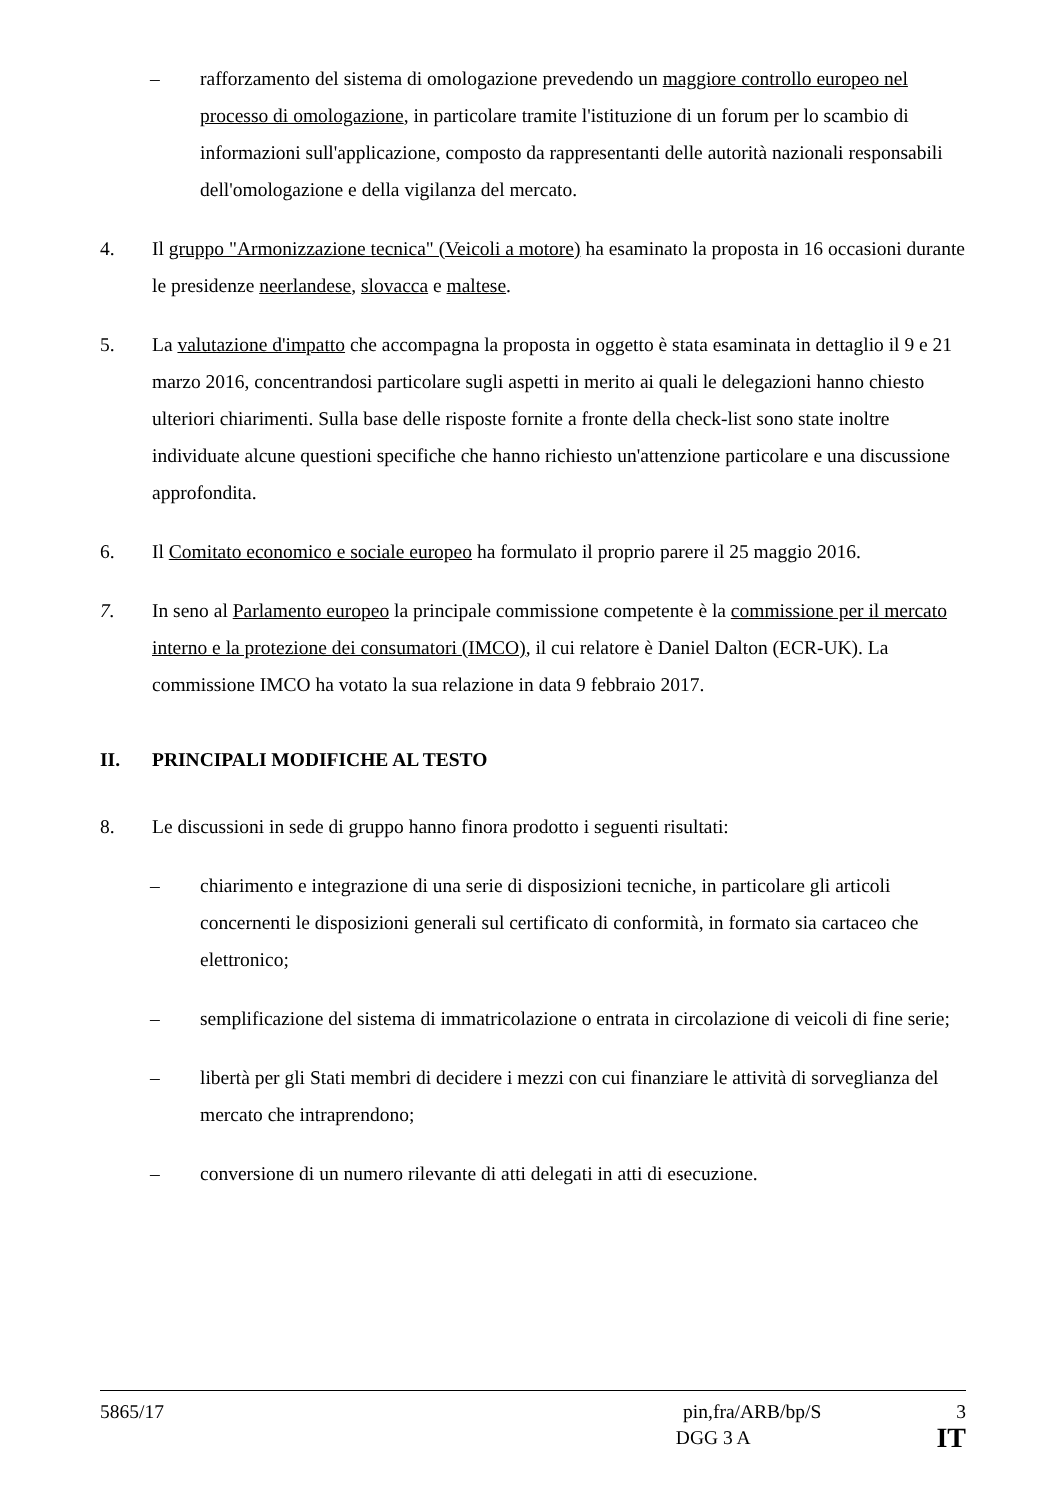– rafforzamento del sistema di omologazione prevedendo un maggiore controllo europeo nel processo di omologazione, in particolare tramite l'istituzione di un forum per lo scambio di informazioni sull'applicazione, composto da rappresentanti delle autorità nazionali responsabili dell'omologazione e della vigilanza del mercato.
4. Il gruppo "Armonizzazione tecnica" (Veicoli a motore) ha esaminato la proposta in 16 occasioni durante le presidenze neerlandese, slovacca e maltese.
5. La valutazione d'impatto che accompagna la proposta in oggetto è stata esaminata in dettaglio il 9 e 21 marzo 2016, concentrandosi particolare sugli aspetti in merito ai quali le delegazioni hanno chiesto ulteriori chiarimenti. Sulla base delle risposte fornite a fronte della check-list sono state inoltre individuate alcune questioni specifiche che hanno richiesto un'attenzione particolare e una discussione approfondita.
6. Il Comitato economico e sociale europeo ha formulato il proprio parere il 25 maggio 2016.
7. In seno al Parlamento europeo la principale commissione competente è la commissione per il mercato interno e la protezione dei consumatori (IMCO), il cui relatore è Daniel Dalton (ECR-UK). La commissione IMCO ha votato la sua relazione in data 9 febbraio 2017.
II. PRINCIPALI MODIFICHE AL TESTO
8. Le discussioni in sede di gruppo hanno finora prodotto i seguenti risultati:
– chiarimento e integrazione di una serie di disposizioni tecniche, in particolare gli articoli concernenti le disposizioni generali sul certificato di conformità, in formato sia cartaceo che elettronico;
– semplificazione del sistema di immatricolazione o entrata in circolazione di veicoli di fine serie;
– libertà per gli Stati membri di decidere i mezzi con cui finanziare le attività di sorveglianza del mercato che intraprendono;
– conversione di un numero rilevante di atti delegati in atti di esecuzione.
5865/17 pin,fra/ARB/bp/S 3
DGG 3 A IT